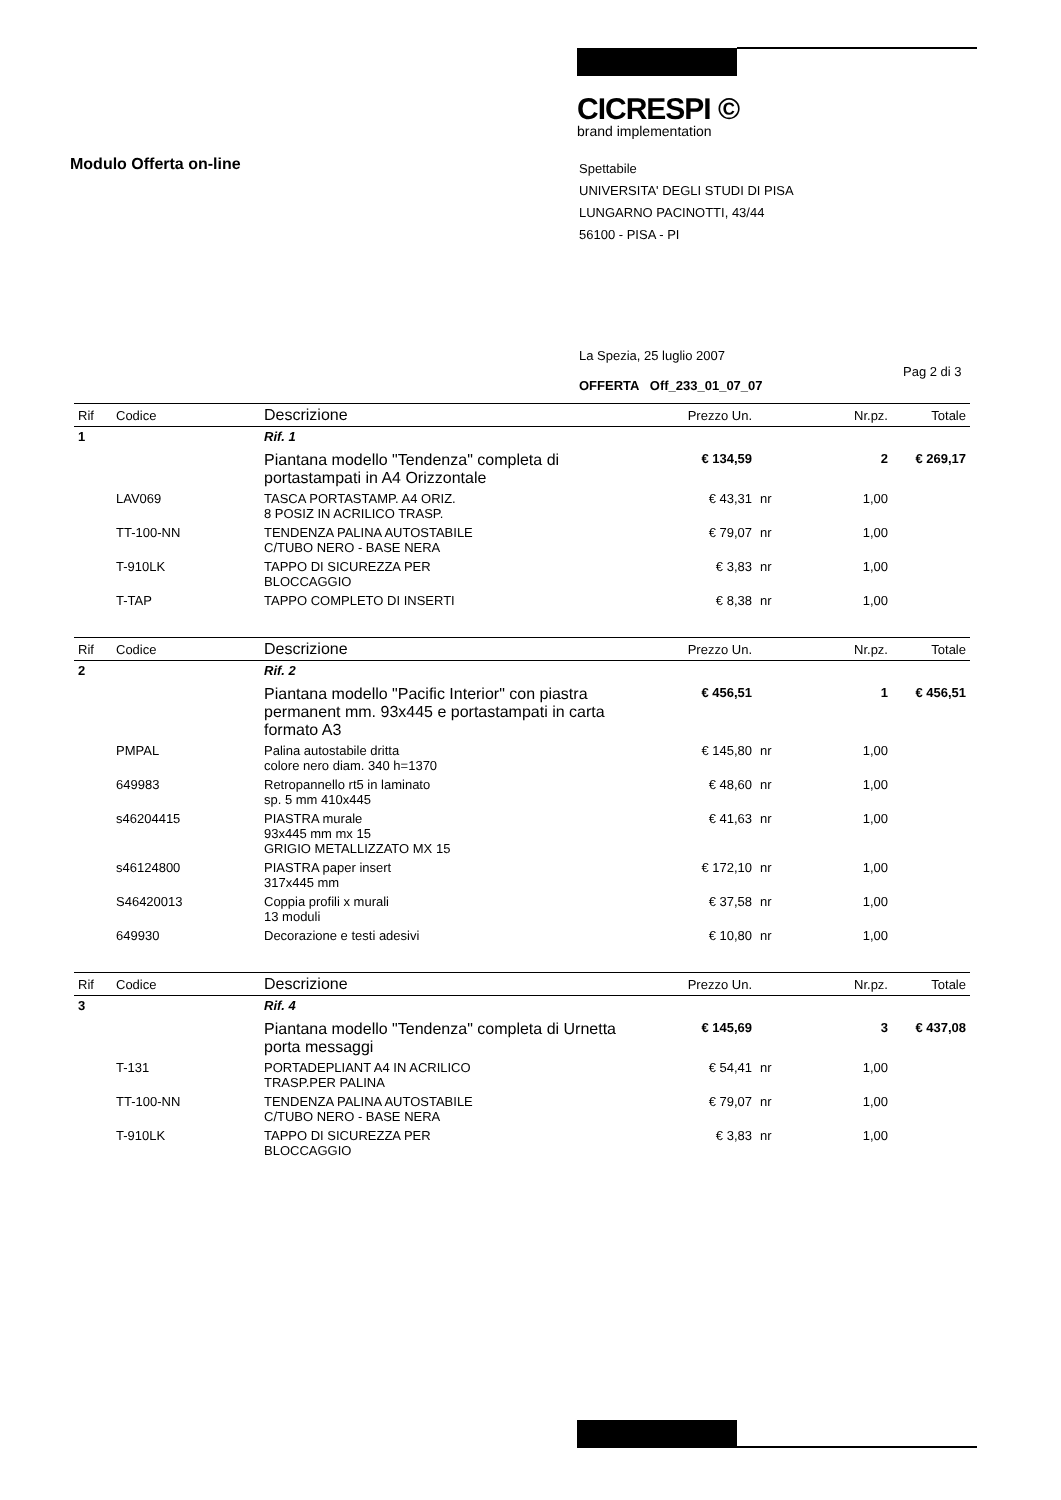CICRESPI ©
brand implementation
Modulo Offerta on-line
Spettabile
UNIVERSITA' DEGLI STUDI DI PISA
LUNGARNO PACINOTTI, 43/44
56100 - PISA - PI
La Spezia, 25 luglio 2007
Pag 2 di 3
OFFERTA Off_233_01_07_07
| Rif | Codice | Descrizione | Prezzo Un. | | Nr.pz. | Totale |
| --- | --- | --- | --- | --- | --- | --- |
| 1 | | Rif. 1 | | | | |
| | | Piantana modello "Tendenza" completa di portastampati in A4 Orizzontale | € 134,59 | | 2 | € 269,17 |
| | LAV069 | TASCA PORTASTAMP. A4 ORIZ. 8 POSIZ IN ACRILICO TRASP. | € 43,31 | nr | 1,00 | |
| | TT-100-NN | TENDENZA PALINA AUTOSTABILE C/TUBO NERO - BASE NERA | € 79,07 | nr | 1,00 | |
| | T-910LK | TAPPO DI SICUREZZA PER BLOCCAGGIO | € 3,83 | nr | 1,00 | |
| | T-TAP | TAPPO COMPLETO DI INSERTI | € 8,38 | nr | 1,00 | |
| Rif | Codice | Descrizione | Prezzo Un. | | Nr.pz. | Totale |
| --- | --- | --- | --- | --- | --- | --- |
| 2 | | Rif. 2 | | | | |
| | | Piantana modello "Pacific Interior" con piastra permanent mm. 93x445 e portastampati in carta formato A3 | € 456,51 | | 1 | € 456,51 |
| | PMPAL | Palina autostabile dritta colore nero diam. 340 h=1370 | € 145,80 | nr | 1,00 | |
| | 649983 | Retropannello rt5 in laminato sp. 5 mm 410x445 | € 48,60 | nr | 1,00 | |
| | s46204415 | PIASTRA murale 93x445 mm mx 15 GRIGIO METALLIZZATO MX 15 | € 41,63 | nr | 1,00 | |
| | s46124800 | PIASTRA paper insert 317x445 mm | € 172,10 | nr | 1,00 | |
| | S46420013 | Coppia profili x murali 13 moduli | € 37,58 | nr | 1,00 | |
| | 649930 | Decorazione e testi adesivi | € 10,80 | nr | 1,00 | |
| Rif | Codice | Descrizione | Prezzo Un. | | Nr.pz. | Totale |
| --- | --- | --- | --- | --- | --- | --- |
| 3 | | Rif. 4 | | | | |
| | | Piantana modello "Tendenza" completa di Urnetta porta messaggi | € 145,69 | | 3 | € 437,08 |
| | T-131 | PORTADEPLIANT A4 IN ACRILICO TRASP.PER PALINA | € 54,41 | nr | 1,00 | |
| | TT-100-NN | TENDENZA PALINA AUTOSTABILE C/TUBO NERO - BASE NERA | € 79,07 | nr | 1,00 | |
| | T-910LK | TAPPO DI SICUREZZA PER BLOCCAGGIO | € 3,83 | nr | 1,00 | |